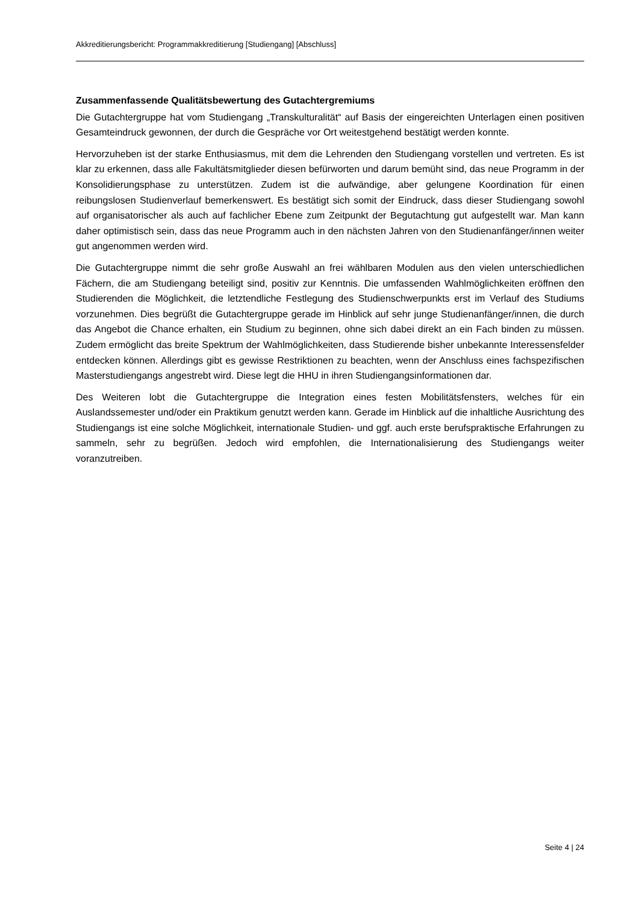Akkreditierungsbericht: Programmakkreditierung [Studiengang] [Abschluss]
Zusammenfassende Qualitätsbewertung des Gutachtergremiums
Die Gutachtergruppe hat vom Studiengang „Transkulturalität“ auf Basis der eingereichten Unterlagen einen positiven Gesamteindruck gewonnen, der durch die Gespräche vor Ort weitestgehend bestätigt werden konnte.
Hervorzuheben ist der starke Enthusiasmus, mit dem die Lehrenden den Studiengang vorstellen und vertreten. Es ist klar zu erkennen, dass alle Fakultätsmitglieder diesen befürworten und darum bemüht sind, das neue Programm in der Konsolidierungsphase zu unterstützen. Zudem ist die aufwändige, aber gelungene Koordination für einen reibungslosen Studienverlauf bemerkenswert. Es bestätigt sich somit der Eindruck, dass dieser Studiengang sowohl auf organisatorischer als auch auf fachlicher Ebene zum Zeitpunkt der Begutachtung gut aufgestellt war. Man kann daher optimistisch sein, dass das neue Programm auch in den nächsten Jahren von den Studienanfänger/innen weiter gut angenommen werden wird.
Die Gutachtergruppe nimmt die sehr große Auswahl an frei wählbaren Modulen aus den vielen unterschiedlichen Fächern, die am Studiengang beteiligt sind, positiv zur Kenntnis. Die umfassenden Wahlmöglichkeiten eröffnen den Studierenden die Möglichkeit, die letztendliche Festlegung des Studienschwerpunkts erst im Verlauf des Studiums vorzunehmen. Dies begrüßt die Gutachtergruppe gerade im Hinblick auf sehr junge Studienanfänger/innen, die durch das Angebot die Chance erhalten, ein Studium zu beginnen, ohne sich dabei direkt an ein Fach binden zu müssen. Zudem ermöglicht das breite Spektrum der Wahlmöglichkeiten, dass Studierende bisher unbekannte Interessensfelder entdecken können. Allerdings gibt es gewisse Restriktionen zu beachten, wenn der Anschluss eines fachspezifischen Masterstudiengangs angestrebt wird. Diese legt die HHU in ihren Studiengangsinformationen dar.
Des Weiteren lobt die Gutachtergruppe die Integration eines festen Mobilitätsfensters, welches für ein Auslandssemester und/oder ein Praktikum genutzt werden kann. Gerade im Hinblick auf die inhaltliche Ausrichtung des Studiengangs ist eine solche Möglichkeit, internationale Studien- und ggf. auch erste berufspraktische Erfahrungen zu sammeln, sehr zu begrüßen. Jedoch wird empfohlen, die Internationalisierung des Studiengangs weiter voranzutreiben.
Seite 4 | 24